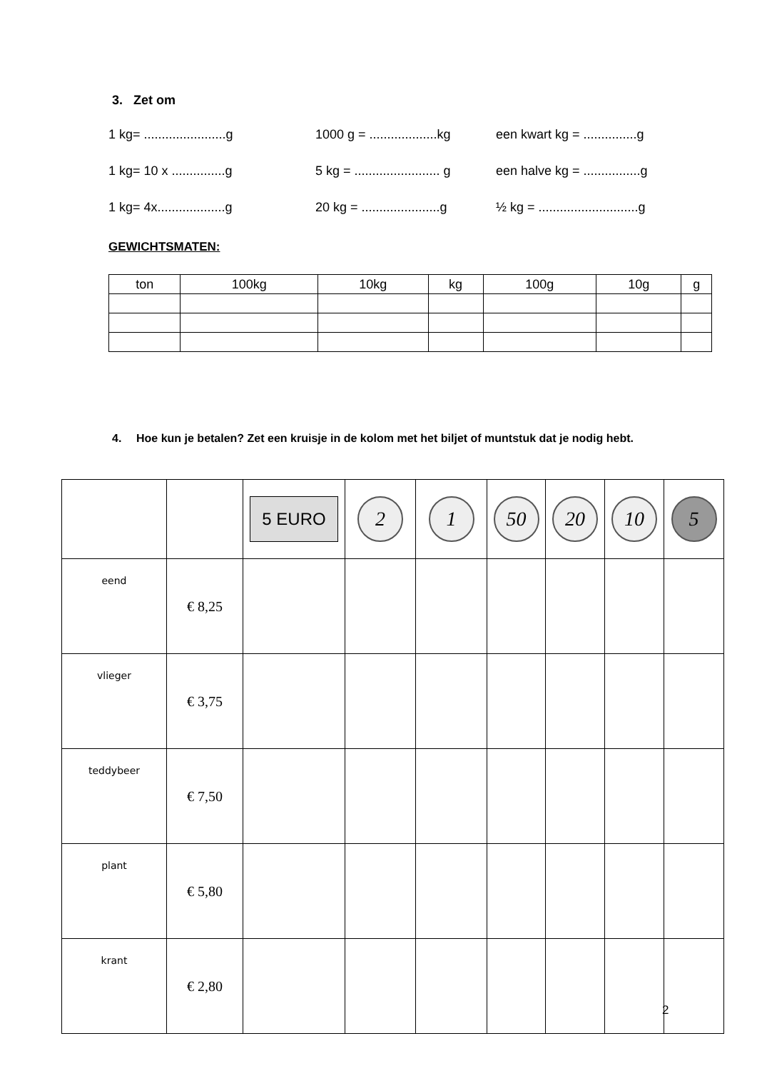3. Zet om
1 kg= .......................g 1000 g = ...................kg een kwart kg = ...............g
1 kg= 10 x ...............g 5 kg = ........................ g een halve kg = ................g
1 kg= 4x...................g 20 kg = ......................g ½ kg = ............................g
GEWICHTSMATEN:
| ton | 100kg | 10kg | kg | 100g | 10g | g |
4. Hoe kun je betalen? Zet een kruisje in de kolom met het biljet of muntstuk dat je nodig hebt.
| | | 5 EURO | 2 | 1 | 50 | 20 | 10 | 5 |
| eend | € 8,25 | | | | | | | |
| vlieger | € 3,75 | | | | | | | |
| teddybeer | € 7,50 | | | | | | | |
| plant | € 5,80 | | | | | | | |
| krant | € 2,80 | | | | | | | |
2